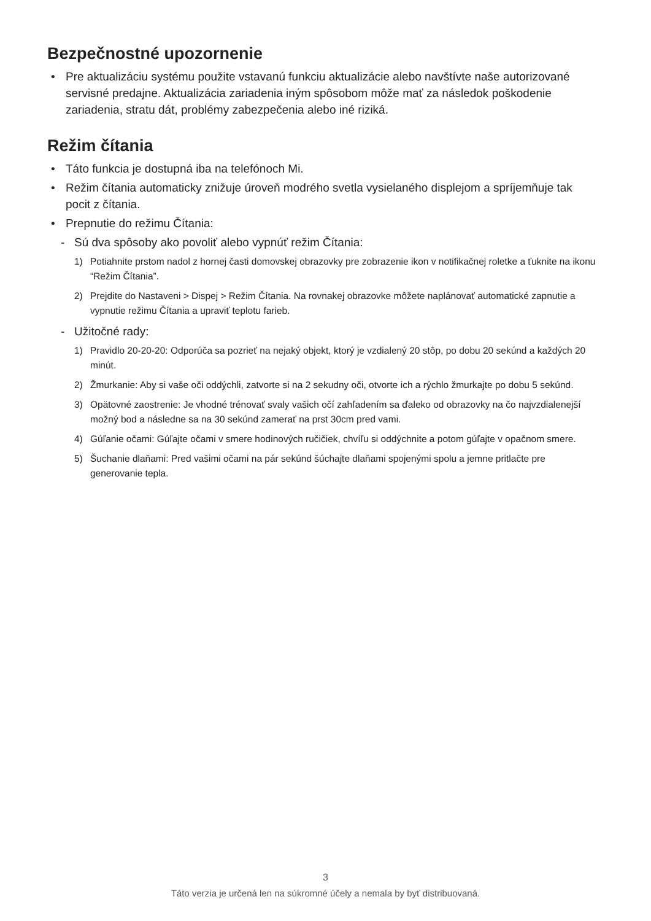Bezpečnostné upozornenie
• Pre aktualizáciu systému použite vstavanú funkciu aktualizácie alebo navštívte naše autorizované servisné predajne. Aktualizácia zariadenia iným spôsobom môže mať za následok poškodenie zariadenia, stratu dát, problémy zabezpečenia alebo iné riziká.
Režim čítania
• Táto funkcia je dostupná iba na telefónoch Mi.
• Režim čítania automaticky znižuje úroveň modrého svetla vysielaného displejom a spríjemňuje tak pocit z čítania.
• Prepnutie do režimu Čítania:
- Sú dva spôsoby ako povoliť alebo vypnúť režim Čítania:
1) Potiahnite prstom nadol z hornej časti domovskej obrazovky pre zobrazenie ikon v notifikačnej roletke a ťuknite na ikonu “Režim Čítania”.
2) Prejdite do Nastaveni > Dispej > Režim Čítania. Na rovnakej obrazovke môžete naplánovať automatické zapnutie a vypnutie režimu Čítania a upraviť teplotu farieb.
- Užitočné rady:
1) Pravidlo 20-20-20: Odporúča sa pozrieť na nejaký objekt, ktorý je vzdialený 20 stôp, po dobu 20 sekúnd a každých 20 minút.
2) Žmurkanie: Aby si vaše oči oddýchli, zatvorte si na 2 sekudny oči, otvorte ich a rýchlo žmurkajte po dobu 5 sekúnd.
3) Opätovné zaostrenie: Je vhodné trénovať svaly vašich očí zahľadením sa ďaleko od obrazovky na čo najvzdialenejší možný bod a následne sa na 30 sekúnd zamerať na prst 30cm pred vami.
4) Gúľanie očami: Gúľajte očami v smere hodinových ručičiek, chvíľu si oddýchnite a potom gúľajte v opačnom smere.
5) Šuchanie dlaňami: Pred vašimi očami na pár sekúnd šúchajte dlaňami spojenými spolu a jemne pritlačte pre generovanie tepla.
3
Táto verzia je určená len na súkromné účely a nemala by byť distribuovaná.